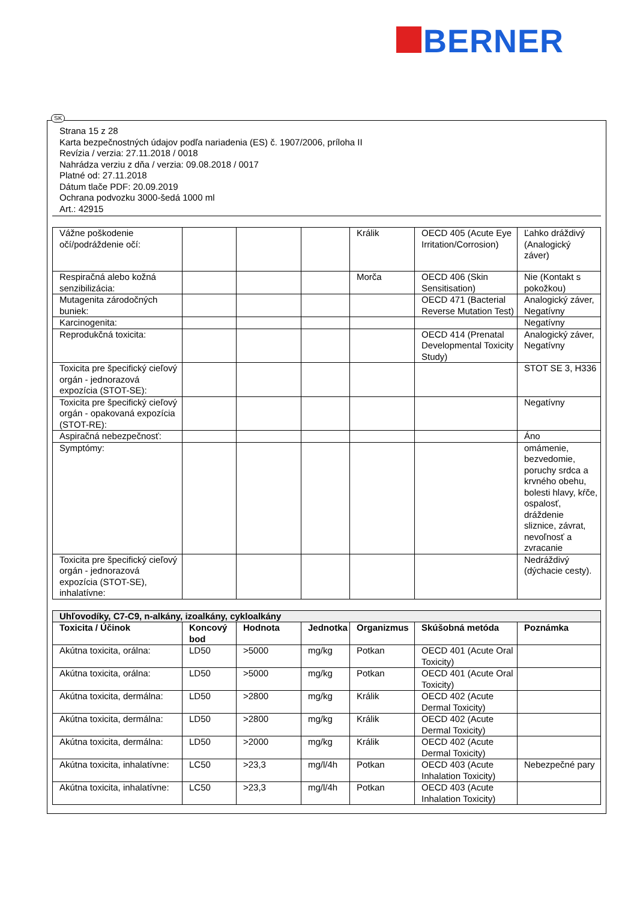BERNER
SK
Strana 15 z 28
Karta bezpečnostných údajov podľa nariadenia (ES) č. 1907/2006, príloha II
Revízia / verzia: 27.11.2018 / 0018
Nahrádza verziu z dňa / verzia: 09.08.2018 / 0017
Platné od: 27.11.2018
Dátum tlače PDF: 20.09.2019
Ochrana podvozku 3000-šedá 1000 ml
Art.: 42915
| Vážne poškodenie očí/podráždenie očí: | | | | Králik | OECD 405 (Acute Eye Irritation/Corrosion) | Ľahko dráždivý (Analogický záver) |
| Respiračná alebo kožná senzibilizácia: | | | | Morča | OECD 406 (Skin Sensitisation) | Nie (Kontakt s pokožkou) |
| Mutagenita zárodočných buniek: | | | | | OECD 471 (Bacterial Reverse Mutation Test) | Analogický záver, Negatívny |
| Karcinogenita: | | | | | | Negatívny |
| Reprodukčná toxicita: | | | | | OECD 414 (Prenatal Developmental Toxicity Study) | Analogický záver, Negatívny |
| Toxicita pre špecifický cieľový orgán - jednorazová expozícia (STOT-SE): | | | | | | STOT SE 3, H336 |
| Toxicita pre špecifický cieľový orgán - opakovaná expozícia (STOT-RE): | | | | | | Negatívny |
| Aspiračná nebezpečnosť: | | | | | | Áno |
| Symptómy: | | | | | | omámenie, bezvedomie, poruchy srdca a krvného obehu, bolesti hlavy, kŕče, ospalosť, dráždenie sliznice, závrat, nevoľnosť a zvracanie |
| Toxicita pre špecifický cieľový orgán - jednorazová expozícia (STOT-SE), inhalatívne: | | | | | | Nedráždivý (dýchacie cesty). |
| Uhľovodíky, C7-C9, n-alkány, izoalkány, cykloalkány | | | | | | |
| Toxicita / Účinok | Koncový bod | Hodnota | Jednotka | Organizmus | Skúšobná metóda | Poznámka |
| Akútna toxicita, orálna: | LD50 | >5000 | mg/kg | Potkan | OECD 401 (Acute Oral Toxicity) | |
| Akútna toxicita, orálna: | LD50 | >5000 | mg/kg | Potkan | OECD 401 (Acute Oral Toxicity) | |
| Akútna toxicita, dermálna: | LD50 | >2800 | mg/kg | Králik | OECD 402 (Acute Dermal Toxicity) | |
| Akútna toxicita, dermálna: | LD50 | >2800 | mg/kg | Králik | OECD 402 (Acute Dermal Toxicity) | |
| Akútna toxicita, dermálna: | LD50 | >2000 | mg/kg | Králik | OECD 402 (Acute Dermal Toxicity) | |
| Akútna toxicita, inhalatívne: | LC50 | >23,3 | mg/l/4h | Potkan | OECD 403 (Acute Inhalation Toxicity) | Nebezpečné pary |
| Akútna toxicita, inhalatívne: | LC50 | >23,3 | mg/l/4h | Potkan | OECD 403 (Acute Inhalation Toxicity) | |